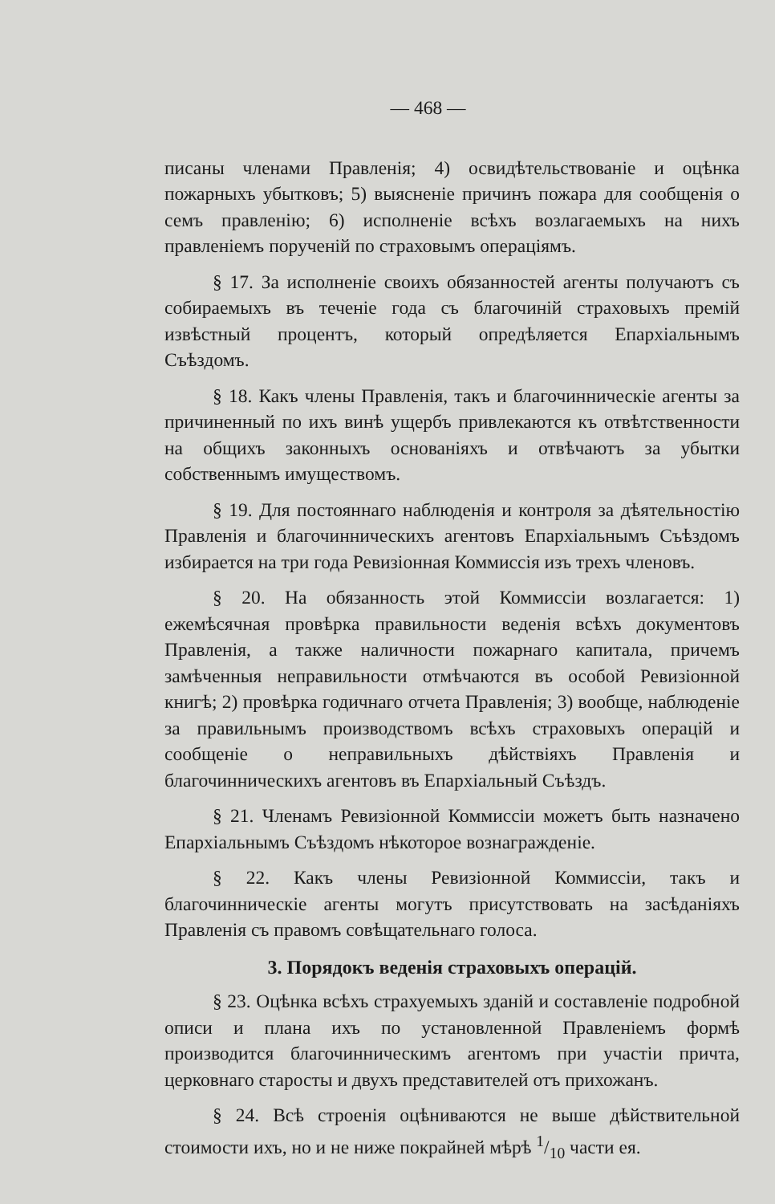— 468 —
писаны членами Правленія; 4) освидѣтельствованіе и оцѣнка пожарныхъ убытковъ; 5) выясненіе причинъ пожара для сообщенія о семъ правленію; 6) исполненіе всѣхъ возлагаемыхъ на нихъ правленіемъ порученій по страховымъ операціямъ.
§ 17. За исполненіе своихъ обязанностей агенты получаютъ съ собираемыхъ въ теченіе года съ благочиній страховыхъ премій извѣстный процентъ, который опредѣляется Епархіальнымъ Съѣздомъ.
§ 18. Какъ члены Правленія, такъ и благочинническіе агенты за причиненный по ихъ винѣ ущербъ привлекаются къ отвѣтственности на общихъ законныхъ основаніяхъ и отвѣчаютъ за убытки собственнымъ имуществомъ.
§ 19. Для постояннаго наблюденія и контроля за дѣятельностію Правленія и благочинническихъ агентовъ Епархіальнымъ Съѣздомъ избирается на три года Ревизіонная Коммиссія изъ трехъ членовъ.
§ 20. На обязанность этой Коммиссіи возлагается: 1) ежемѣсячная провѣрка правильности веденія всѣхъ документовъ Правленія, а также наличности пожарнаго капитала, причемъ замѣченныя неправильности отмѣчаются въ особой Ревизіонной книгѣ; 2) провѣрка годичнаго отчета Правленія; 3) вообще, наблюденіе за правильнымъ производствомъ всѣхъ страховыхъ операцій и сообщеніе о неправильныхъ дѣйствіяхъ Правленія и благочинническихъ агентовъ въ Епархіальный Съѣздъ.
§ 21. Членамъ Ревизіонной Коммиссіи можетъ быть назначено Епархіальнымъ Съѣздомъ нѣкоторое вознагражденіе.
§ 22. Какъ члены Ревизіонной Коммиссіи, такъ и благочинническіе агенты могутъ присутствовать на засѣданіяхъ Правленія съ правомъ совѣщательнаго голоса.
3. Порядокъ веденія страховыхъ операцій.
§ 23. Оцѣнка всѣхъ страхуемыхъ зданій и составленіе подробной описи и плана ихъ по установленной Правленіемъ формѣ производится благочинническимъ агентомъ при участіи причта, церковнаго старосты и двухъ представителей отъ прихожанъ.
§ 24. Всѣ строенія оцѣниваются не выше дѣйствительной стоимости ихъ, но и не ниже покрайней мѣрѣ 1/10 части ея.